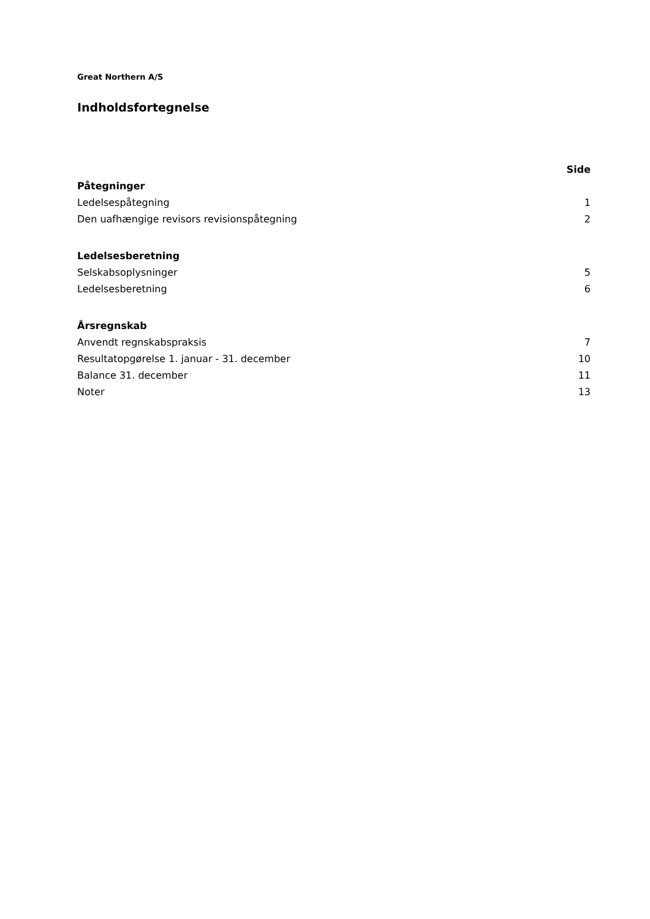Great Northern A/S
Indholdsfortegnelse
| | Side |
| Påtegninger | |
| Ledelsespåtegning | 1 |
| Den uafhængige revisors revisionspåtegning | 2 |
| Ledelsesberetning | |
| Selskabsoplysninger | 5 |
| Ledelsesberetning | 6 |
| Årsregnskab | |
| Anvendt regnskabspraksis | 7 |
| Resultatopgørelse 1. januar - 31. december | 10 |
| Balance 31. december | 11 |
| Noter | 13 |